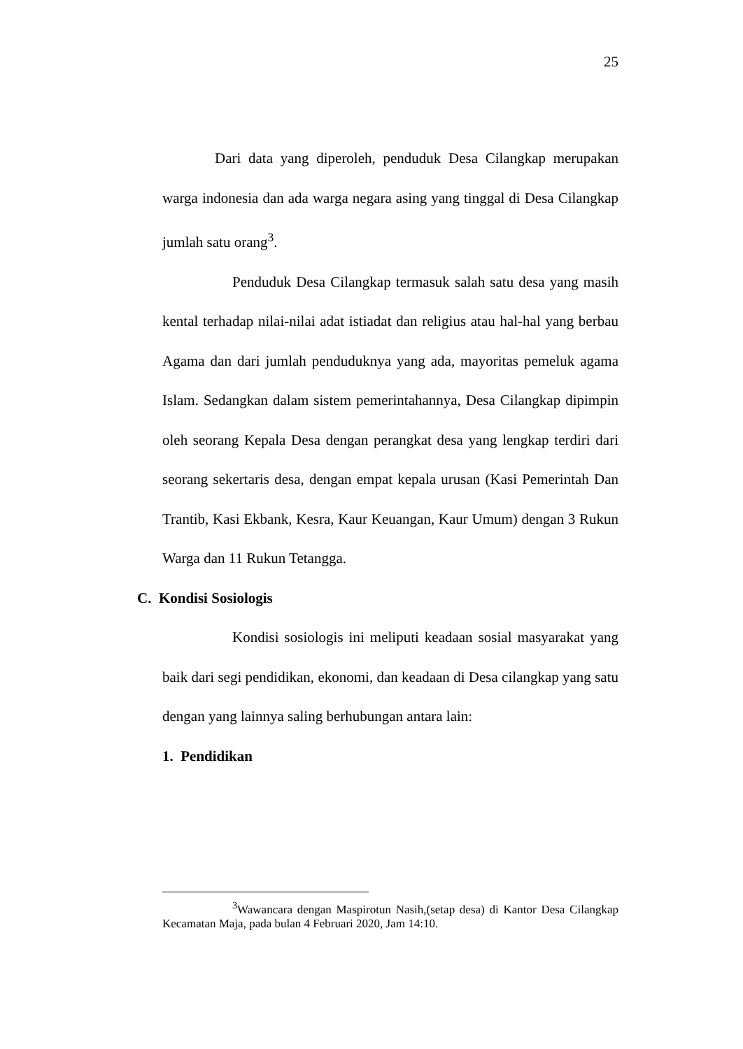25
Dari data yang diperoleh, penduduk Desa Cilangkap merupakan warga indonesia dan ada warga negara asing yang tinggal di Desa Cilangkap jumlah satu orang<sup>3</sup>.
Penduduk Desa Cilangkap termasuk salah satu desa yang masih kental terhadap nilai-nilai adat istiadat dan religius atau hal-hal yang berbau Agama dan dari jumlah penduduknya yang ada, mayoritas pemeluk agama Islam. Sedangkan dalam sistem pemerintahannya, Desa Cilangkap dipimpin oleh seorang Kepala Desa dengan perangkat desa yang lengkap terdiri dari seorang sekertaris desa, dengan empat kepala urusan (Kasi Pemerintah Dan Trantib, Kasi Ekbank, Kesra, Kaur Keuangan, Kaur Umum) dengan 3 Rukun Warga dan 11 Rukun Tetangga.
C. Kondisi Sosiologis
Kondisi sosiologis ini meliputi keadaan sosial masyarakat yang baik dari segi pendidikan, ekonomi, dan keadaan di Desa cilangkap yang satu dengan yang lainnya saling berhubungan antara lain:
1. Pendidikan
<sup>3</sup> Wawancara dengan Maspirotun Nasih,(setap desa) di Kantor Desa Cilangkap Kecamatan Maja, pada bulan 4 Februari 2020, Jam 14:10.